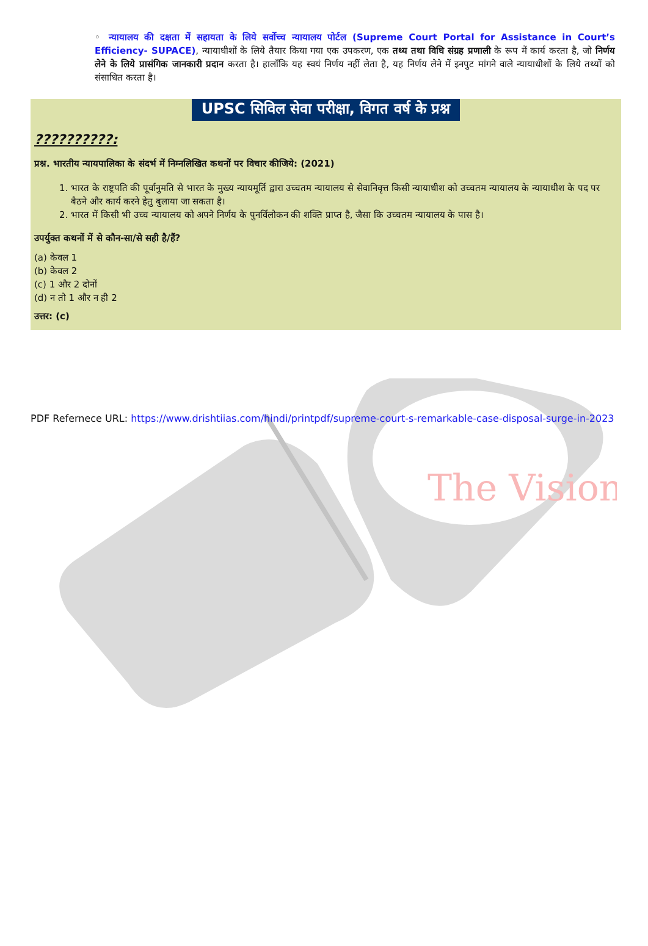The Vision
◦ न्यायालय की दक्षता में सहायता के लिये सर्वोच्च न्यायालय पोर्टल (Supreme Court Portal for Assistance in Court’s Efficiency- SUPACE), न्यायाधीशों के लिये तैयार किया गया एक उपकरण, एक तथ्य तथा विधि संग्रह प्रणाली के रूप में कार्य करता है, जो निर्णय लेने के लिये प्रासंगिक जानकारी प्रदान करता है। हालाँकि यह स्वयं निर्णय नहीं लेता है, यह निर्णय लेने में इनपुट मांगने वाले न्यायाधीशों के लिये तथ्यों को संसाधित करता है।
UPSC सिविल सेवा परीक्षा, विगत वर्ष के प्रश्न
??????????:
प्रश्न. भारतीय न्यायपालिका के संदर्भ में निम्नलिखित कथनों पर विचार कीजिये: (2021)
1. भारत के राष्ट्रपति की पूर्वानुमति से भारत के मुख्य न्यायमूर्ति द्वारा उच्चतम न्यायालय से सेवानिवृत्त किसी न्यायाधीश को उच्चतम न्यायालय के न्यायाधीश के पद पर बैठने और कार्य करने हेतु बुलाया जा सकता है।
2. भारत में किसी भी उच्च न्यायालय को अपने निर्णय के पुनर्विलोकन की शक्ति प्राप्त है, जैसा कि उच्चतम न्यायालय के पास है।
उपर्युक्त कथनों में से कौन-सा/से सही है/हैं?
(a) केवल 1
(b) केवल 2
(c) 1 और 2 दोनों
(d) न तो 1 और न ही 2
उत्तर: (c)
PDF Refernece URL: https://www.drishtiias.com/hindi/printpdf/supreme-court-s-remarkable-case-disposal-surge-in-2023